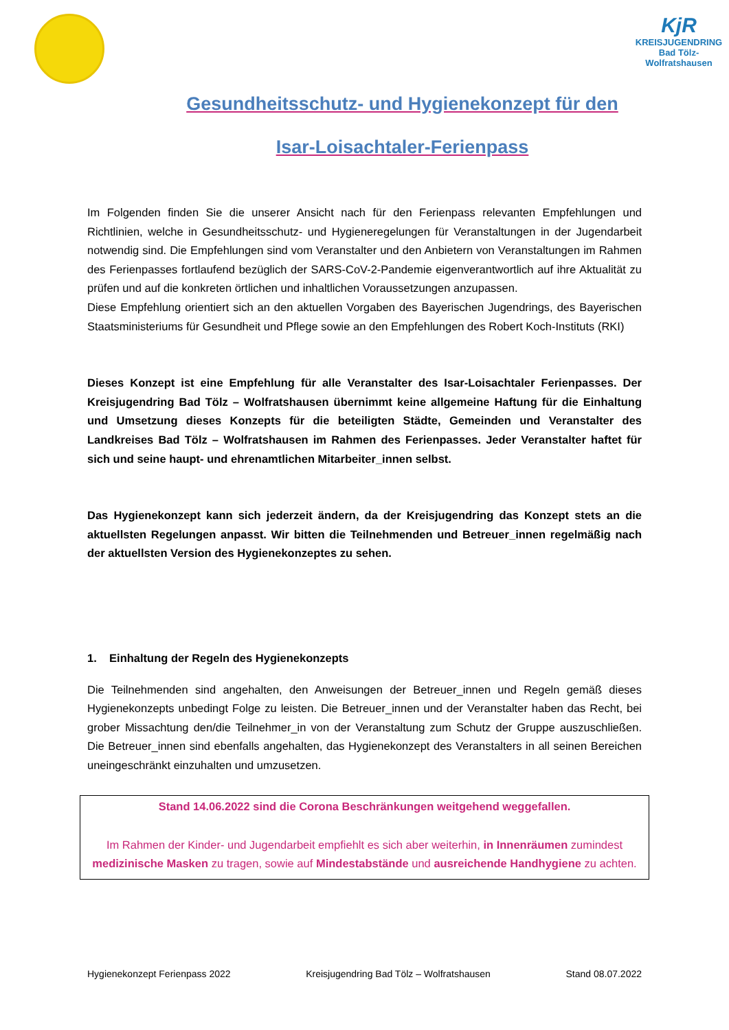KjR
KREISJUGENDRING
Bad Tölz-Wolfratshausen
Gesundheitsschutz- und Hygienekonzept für den
Isar-Loisachtaler-Ferienpass
Im Folgenden finden Sie die unserer Ansicht nach für den Ferienpass relevanten Empfehlungen und Richtlinien, welche in Gesundheitsschutz- und Hygieneregelungen für Veranstaltungen in der Jugendarbeit notwendig sind. Die Empfehlungen sind vom Veranstalter und den Anbietern von Veranstaltungen im Rahmen des Ferienpasses fortlaufend bezüglich der SARS-CoV-2-Pandemie eigenverantwortlich auf ihre Aktualität zu prüfen und auf die konkreten örtlichen und inhaltlichen Voraussetzungen anzupassen.
Diese Empfehlung orientiert sich an den aktuellen Vorgaben des Bayerischen Jugendrings, des Bayerischen Staatsministeriums für Gesundheit und Pflege sowie an den Empfehlungen des Robert Koch-Instituts (RKI)
Dieses Konzept ist eine Empfehlung für alle Veranstalter des Isar-Loisachtaler Ferienpasses. Der Kreisjugendring Bad Tölz – Wolfratshausen übernimmt keine allgemeine Haftung für die Einhaltung und Umsetzung dieses Konzepts für die beteiligten Städte, Gemeinden und Veranstalter des Landkreises Bad Tölz – Wolfratshausen im Rahmen des Ferienpasses. Jeder Veranstalter haftet für sich und seine haupt- und ehrenamtlichen Mitarbeiter_innen selbst.
Das Hygienekonzept kann sich jederzeit ändern, da der Kreisjugendring das Konzept stets an die aktuellsten Regelungen anpasst. Wir bitten die Teilnehmenden und Betreuer_innen regelmäßig nach der aktuellsten Version des Hygienekonzeptes zu sehen.
1. Einhaltung der Regeln des Hygienekonzepts
Die Teilnehmenden sind angehalten, den Anweisungen der Betreuer_innen und Regeln gemäß dieses Hygienekonzepts unbedingt Folge zu leisten. Die Betreuer_innen und der Veranstalter haben das Recht, bei grober Missachtung den/die Teilnehmer_in von der Veranstaltung zum Schutz der Gruppe auszuschließen. Die Betreuer_innen sind ebenfalls angehalten, das Hygienekonzept des Veranstalters in all seinen Bereichen uneingeschränkt einzuhalten und umzusetzen.
Stand 14.06.2022 sind die Corona Beschränkungen weitgehend weggefallen.
Im Rahmen der Kinder- und Jugendarbeit empfiehlt es sich aber weiterhin, in Innenräumen zumindest medizinische Masken zu tragen, sowie auf Mindestabstände und ausreichende Handhygiene zu achten.
Hygienekonzept Ferienpass 2022 Kreisjugendring Bad Tölz – Wolfratshausen Stand 08.07.2022